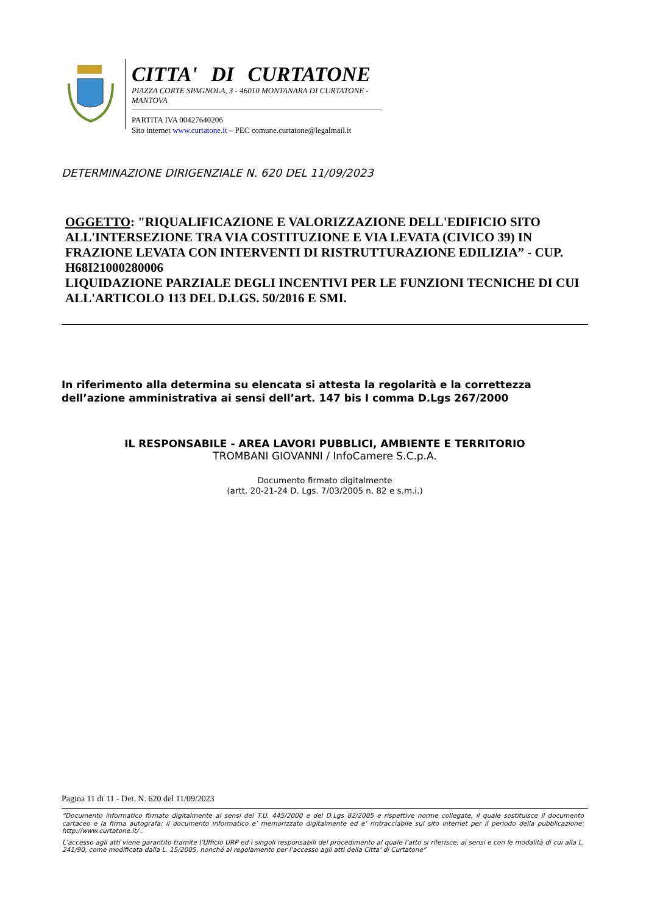CITTA' DI CURTATONE
PIAZZA CORTE SPAGNOLA, 3 - 46010 MONTANARA DI CURTATONE - MANTOVA
PARTITA IVA 00427640206
Sito internet www.curtatone.it – PEC comune.curtatone@legalmail.it
DETERMINAZIONE DIRIGENZIALE N. 620 DEL 11/09/2023
OGGETTO: "RIQUALIFICAZIONE E VALORIZZAZIONE DELL'EDIFICIO SITO ALL'INTERSEZIONE TRA VIA COSTITUZIONE E VIA LEVATA (CIVICO 39) IN FRAZIONE LEVATA CON INTERVENTI DI RISTRUTTURAZIONE EDILIZIA” - CUP. H68I21000280006
LIQUIDAZIONE PARZIALE DEGLI INCENTIVI PER LE FUNZIONI TECNICHE DI CUI ALL'ARTICOLO 113 DEL D.LGS. 50/2016 E SMI.
In riferimento alla determina su elencata si attesta la regolarità e la correttezza
dell’azione amministrativa ai sensi dell’art. 147 bis I comma D.Lgs 267/2000
IL RESPONSABILE - AREA LAVORI PUBBLICI, AMBIENTE E TERRITORIO
TROMBANI GIOVANNI / InfoCamere S.C.p.A.
Documento firmato digitalmente
(artt. 20-21-24 D. Lgs. 7/03/2005 n. 82 e s.m.i.)
Pagina 11 di 11 - Det. N. 620 del 11/09/2023
“Documento informatico firmato digitalmente ai sensi del T.U. 445/2000 e del D.Lgs 82/2005 e rispettive norme collegate, il quale sostituisce il documento cartaceo e la firma autografa; il documento informatico e’ memorizzato digitalmente ed e’ rintracciabile sul sito internet per il periodo della pubblicazione: http://www.curtatone.it/ .
L’accesso agli atti viene garantito tramite l’Ufficio URP ed i singoli responsabili del procedimento al quale l’atto si riferisce, ai sensi e con le modalità di cui alla L. 241/90, come modificata dalla L. 15/2005, nonché al regolamento per l’accesso agli atti della Citta' di Curtatone”